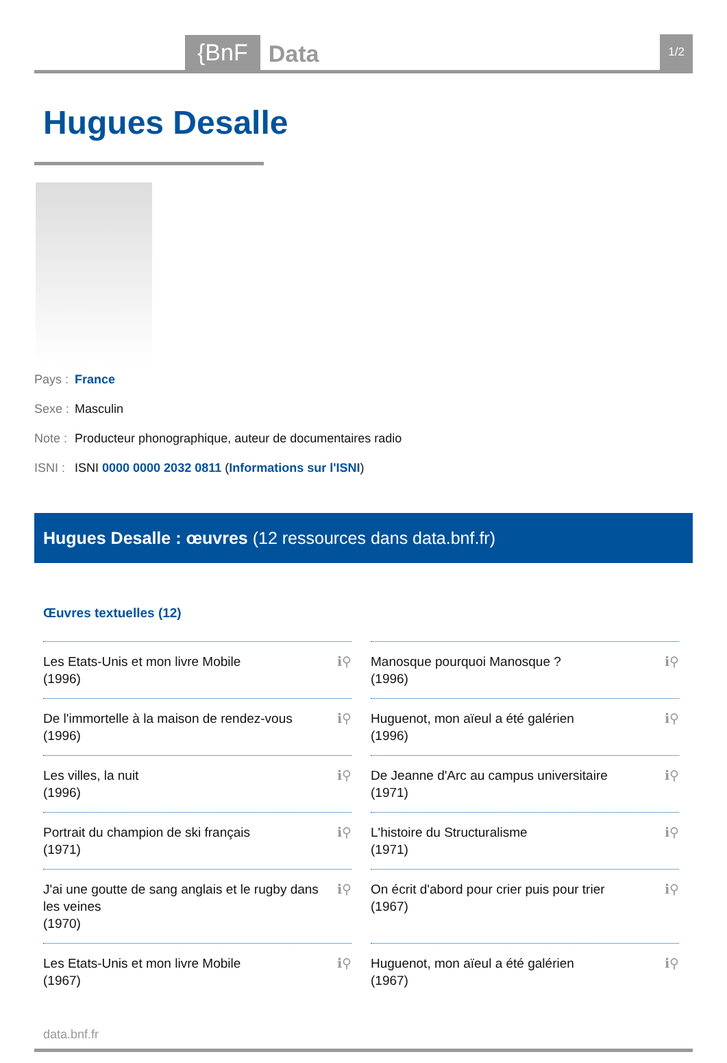{BnF Data 1/2
Hugues Desalle
Pays : France
Sexe : Masculin
Note : Producteur phonographique, auteur de documentaires radio
ISNI : ISNI 0000 0000 2032 0811 (Informations sur l'ISNI)
Hugues Desalle : œuvres (12 ressources dans data.bnf.fr)
Œuvres textuelles (12)
Les Etats-Unis et mon livre Mobile
(1996) ℹ⚲
Manosque pourquoi Manosque ?
(1996) ℹ⚲
De l'immortelle à la maison de rendez-vous
(1996) ℹ⚲
Huguenot, mon aïeul a été galérien
(1996) ℹ⚲
Les villes, la nuit
(1996) ℹ⚲
De Jeanne d'Arc au campus universitaire
(1971) ℹ⚲
Portrait du champion de ski français
(1971) ℹ⚲
L'histoire du Structuralisme
(1971) ℹ⚲
J'ai une goutte de sang anglais et le rugby dans les veines
(1970) ℹ⚲
On écrit d'abord pour crier puis pour trier
(1967) ℹ⚲
Les Etats-Unis et mon livre Mobile
(1967) ℹ⚲
Huguenot, mon aïeul a été galérien
(1967) ℹ⚲
data.bnf.fr